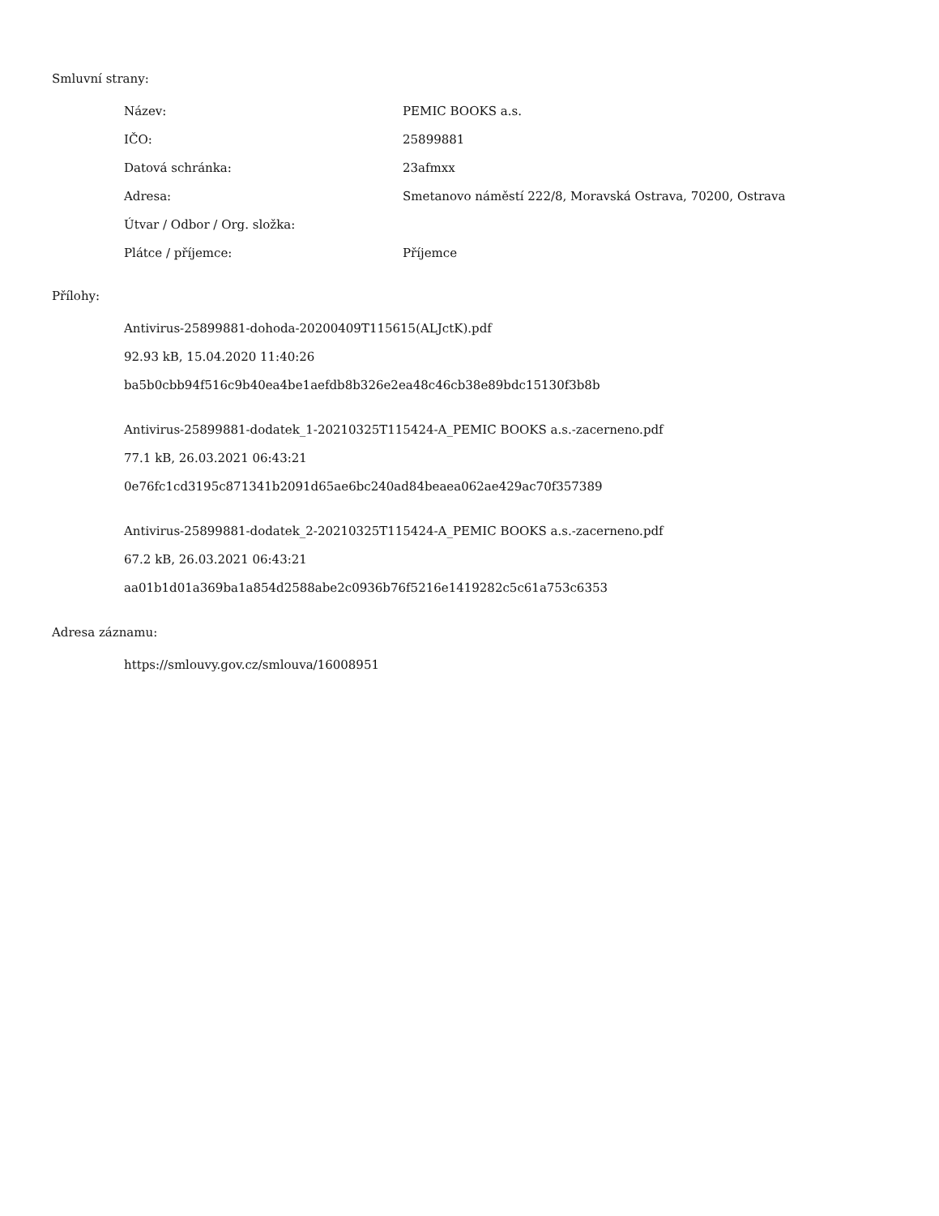Smluvní strany:
| Název: | PEMIC BOOKS a.s. |
| IČO: | 25899881 |
| Datová schránka: | 23afmxx |
| Adresa: | Smetanovo náměstí 222/8, Moravská Ostrava, 70200, Ostrava |
| Útvar / Odbor / Org. složka: | |
| Plátce / příjemce: | Příjemce |
Přílohy:
Antivirus-25899881-dohoda-20200409T115615(ALJctK).pdf
92.93 kB, 15.04.2020 11:40:26
ba5b0cbb94f516c9b40ea4be1aefdb8b326e2ea48c46cb38e89bdc15130f3b8b
Antivirus-25899881-dodatek_1-20210325T115424-A_PEMIC BOOKS a.s.-zacerneno.pdf
77.1 kB, 26.03.2021 06:43:21
0e76fc1cd3195c871341b2091d65ae6bc240ad84beaea062ae429ac70f357389
Antivirus-25899881-dodatek_2-20210325T115424-A_PEMIC BOOKS a.s.-zacerneno.pdf
67.2 kB, 26.03.2021 06:43:21
aa01b1d01a369ba1a854d2588abe2c0936b76f5216e1419282c5c61a753c6353
Adresa záznamu:
https://smlouvy.gov.cz/smlouva/16008951